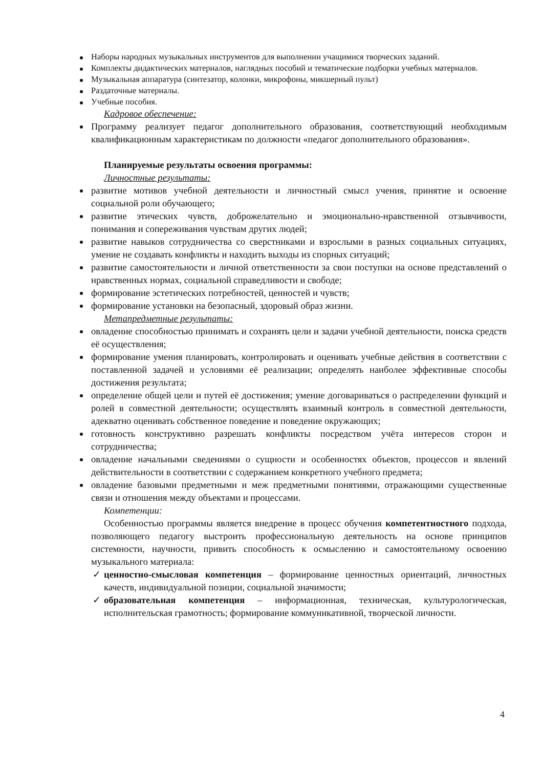Наборы народных музыкальных инструментов для выполнении учащимися творческих заданий.
Комплекты дидактических материалов, наглядных пособий и тематические подборки учебных материалов.
Музыкальная аппаратура (синтезатор, колонки, микрофоны, микшерный пульт)
Раздаточные материалы.
Учебные пособия.
Кадровое обеспечение:
Программу реализует педагог дополнительного образования, соответствующий необходимым квалификационным характеристикам по должности «педагог дополнительного образования».
Планируемые результаты освоения программы:
Личностные результаты:
развитие мотивов учебной деятельности и личностный смысл учения, принятие и освоение социальной роли обучающего;
развитие этических чувств, доброжелательно и эмоционально-нравственной отзывчивости, понимания и сопереживания чувствам других людей;
развитие навыков сотрудничества со сверстниками и взрослыми в разных социальных ситуациях, умение не создавать конфликты и находить выходы из спорных ситуаций;
развитие самостоятельности и личной ответственности за свои поступки на основе представлений о нравственных нормах, социальной справедливости и свободе;
формирование эстетических потребностей, ценностей и чувств;
формирование установки на безопасный, здоровый образ жизни.
Метапредметные результаты:
овладение способностью принимать и сохранять цели и задачи учебной деятельности, поиска средств её осуществления;
формирование умения планировать, контролировать и оценивать учебные действия в соответствии с поставленной задачей и условиями её реализации; определять наиболее эффективные способы достижения результата;
определение общей цели и путей её достижения; умение договариваться о распределении функций и ролей в совместной деятельности; осуществлять взаимный контроль в совместной деятельности, адекватно оценивать собственное поведение и поведение окружающих;
готовность конструктивно разрешать конфликты посредством учёта интересов сторон и сотрудничества;
овладение начальными сведениями о сущности и особенностях объектов, процессов и явлений действительности в соответствии с содержанием конкретного учебного предмета;
овладение базовыми предметными и меж предметными понятиями, отражающими существенные связи и отношения между объектами и процессами.
Компетенции:
Особенностью программы является внедрение в процесс обучения компетентностного подхода, позволяющего педагогу выстроить профессиональную деятельность на основе принципов системности, научности, привить способность к осмыслению и самостоятельному освоению музыкального материала:
✓ ценностно-смысловая компетенция – формирование ценностных ориентаций, личностных качеств, индивидуальной позиции, социальной значимости;
✓ образовательная компетенция – информационная, техническая, культурологическая, исполнительская грамотность; формирование коммуникативной, творческой личности.
4